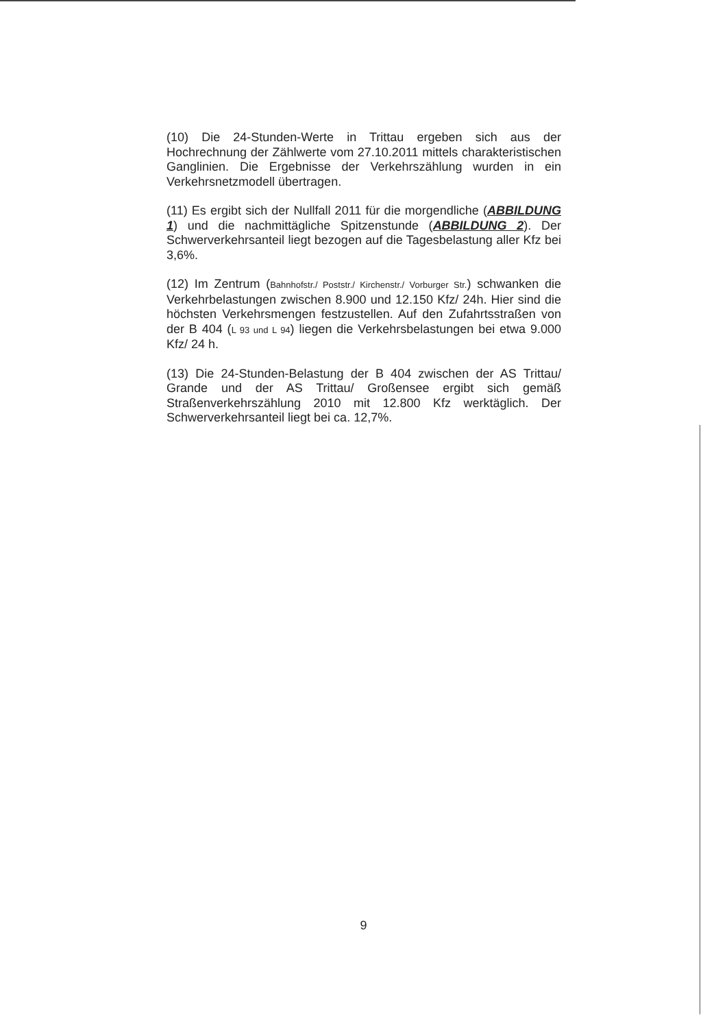(10) Die 24-Stunden-Werte in Trittau ergeben sich aus der Hochrechnung der Zählwerte vom 27.10.2011 mittels charakteristischen Ganglinien. Die Ergebnisse der Verkehrszählung wurden in ein Verkehrsnetzmodell übertragen.
(11) Es ergibt sich der Nullfall 2011 für die morgendliche (ABBILDUNG 1) und die nachmittägliche Spitzenstunde (ABBILDUNG 2). Der Schwerverkehrsanteil liegt bezogen auf die Tagesbelastung aller Kfz bei 3,6%.
(12) Im Zentrum (Bahnhofstr./ Poststr./ Kirchenstr./ Vorburger Str.) schwanken die Verkehrbelastungen zwischen 8.900 und 12.150 Kfz/ 24h. Hier sind die höchsten Verkehrsmengen festzustellen. Auf den Zufahrtsstraßen von der B 404 (L 93 und L 94) liegen die Verkehrsbelastungen bei etwa 9.000 Kfz/ 24 h.
(13) Die 24-Stunden-Belastung der B 404 zwischen der AS Trittau/ Grande und der AS Trittau/ Großensee ergibt sich gemäß Straßenverkehrszählung 2010 mit 12.800 Kfz werktäglich. Der Schwerverkehrsanteil liegt bei ca. 12,7%.
9